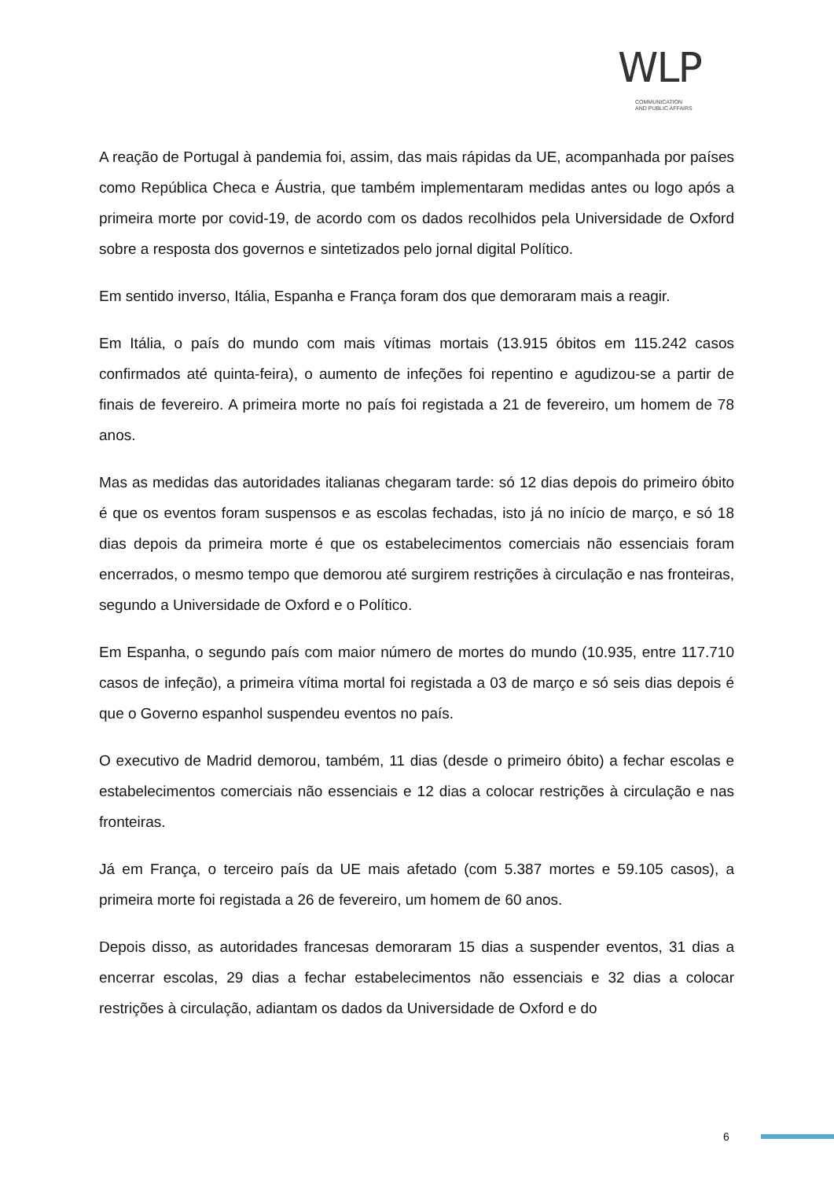WLP
COMMUNICATION
AND PUBLIC AFFAIRS
A reação de Portugal à pandemia foi, assim, das mais rápidas da UE, acompanhada por países como República Checa e Áustria, que também implementaram medidas antes ou logo após a primeira morte por covid-19, de acordo com os dados recolhidos pela Universidade de Oxford sobre a resposta dos governos e sintetizados pelo jornal digital Político.
Em sentido inverso, Itália, Espanha e França foram dos que demoraram mais a reagir.
Em Itália, o país do mundo com mais vítimas mortais (13.915 óbitos em 115.242 casos confirmados até quinta-feira), o aumento de infeções foi repentino e agudizou-se a partir de finais de fevereiro. A primeira morte no país foi registada a 21 de fevereiro, um homem de 78 anos.
Mas as medidas das autoridades italianas chegaram tarde: só 12 dias depois do primeiro óbito é que os eventos foram suspensos e as escolas fechadas, isto já no início de março, e só 18 dias depois da primeira morte é que os estabelecimentos comerciais não essenciais foram encerrados, o mesmo tempo que demorou até surgirem restrições à circulação e nas fronteiras, segundo a Universidade de Oxford e o Político.
Em Espanha, o segundo país com maior número de mortes do mundo (10.935, entre 117.710 casos de infeção), a primeira vítima mortal foi registada a 03 de março e só seis dias depois é que o Governo espanhol suspendeu eventos no país.
O executivo de Madrid demorou, também, 11 dias (desde o primeiro óbito) a fechar escolas e estabelecimentos comerciais não essenciais e 12 dias a colocar restrições à circulação e nas fronteiras.
Já em França, o terceiro país da UE mais afetado (com 5.387 mortes e 59.105 casos), a primeira morte foi registada a 26 de fevereiro, um homem de 60 anos.
Depois disso, as autoridades francesas demoraram 15 dias a suspender eventos, 31 dias a encerrar escolas, 29 dias a fechar estabelecimentos não essenciais e 32 dias a colocar restrições à circulação, adiantam os dados da Universidade de Oxford e do
6